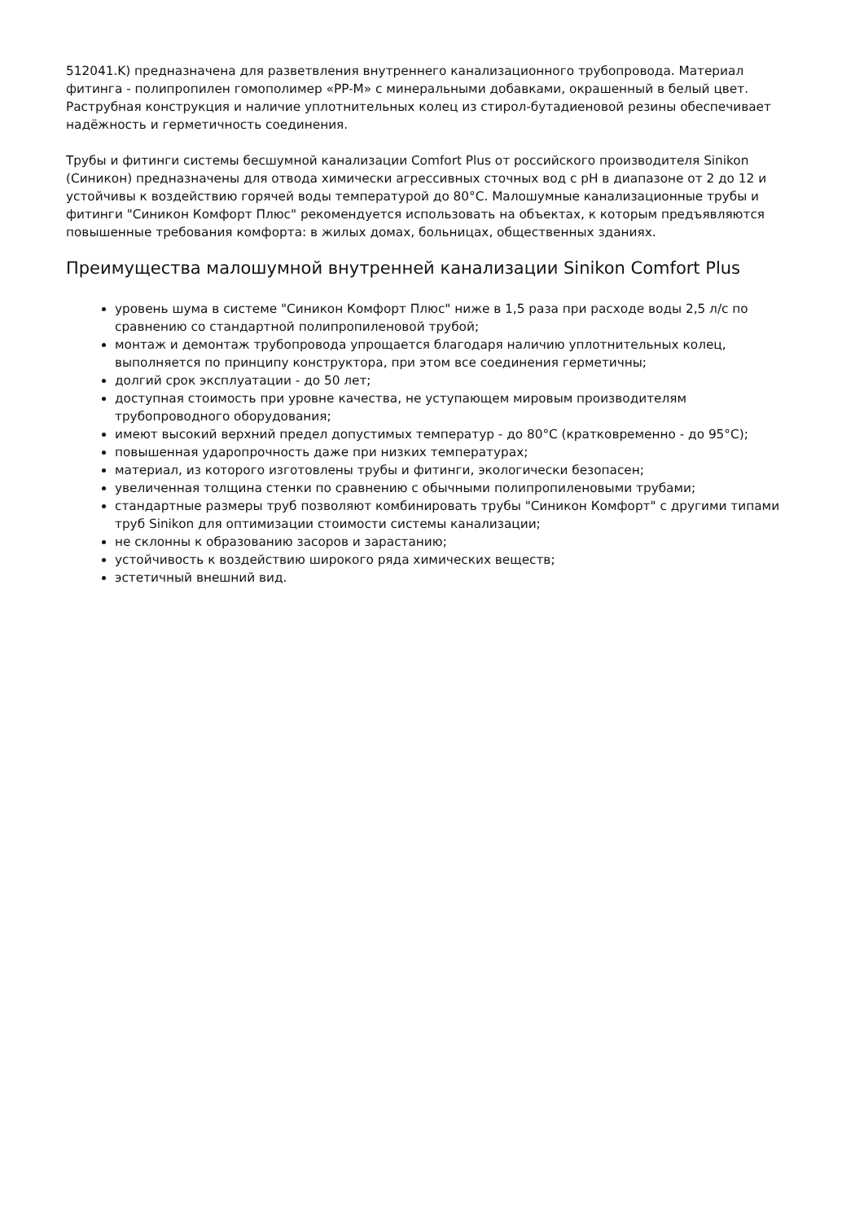512041.K) предназначена для разветвления внутреннего канализационного трубопровода. Материал фитинга - полипропилен гомополимер «PP-M» с минеральными добавками, окрашенный в белый цвет. Раструбная конструкция и наличие уплотнительных колец из стирол-бутадиеновой резины обеспечивает надёжность и герметичность соединения.
Трубы и фитинги системы бесшумной канализации Comfort Plus от российского производителя Sinikon (Синикон) предназначены для отвода химически агрессивных сточных вод с pH в диапазоне от 2 до 12 и устойчивы к воздействию горячей воды температурой до 80°С. Малошумные канализационные трубы и фитинги "Синикон Комфорт Плюс" рекомендуется использовать на объектах, к которым предъявляются повышенные требования комфорта: в жилых домах, больницах, общественных зданиях.
Преимущества малошумной внутренней канализации Sinikon Comfort Plus
уровень шума в системе "Синикон Комфорт Плюс" ниже в 1,5 раза при расходе воды 2,5 л/с по сравнению со стандартной полипропиленовой трубой;
монтаж и демонтаж трубопровода упрощается благодаря наличию уплотнительных колец, выполняется по принципу конструктора, при этом все соединения герметичны;
долгий срок эксплуатации - до 50 лет;
доступная стоимость при уровне качества, не уступающем мировым производителям трубопроводного оборудования;
имеют высокий верхний предел допустимых температур - до 80°С (кратковременно - до 95°С);
повышенная ударопрочность даже при низких температурах;
материал, из которого изготовлены трубы и фитинги, экологически безопасен;
увеличенная толщина стенки по сравнению с обычными полипропиленовыми трубами;
стандартные размеры труб позволяют комбинировать трубы "Синикон Комфорт" с другими типами труб Sinikon для оптимизации стоимости системы канализации;
не склонны к образованию засоров и зарастанию;
устойчивость к воздействию широкого ряда химических веществ;
эстетичный внешний вид.